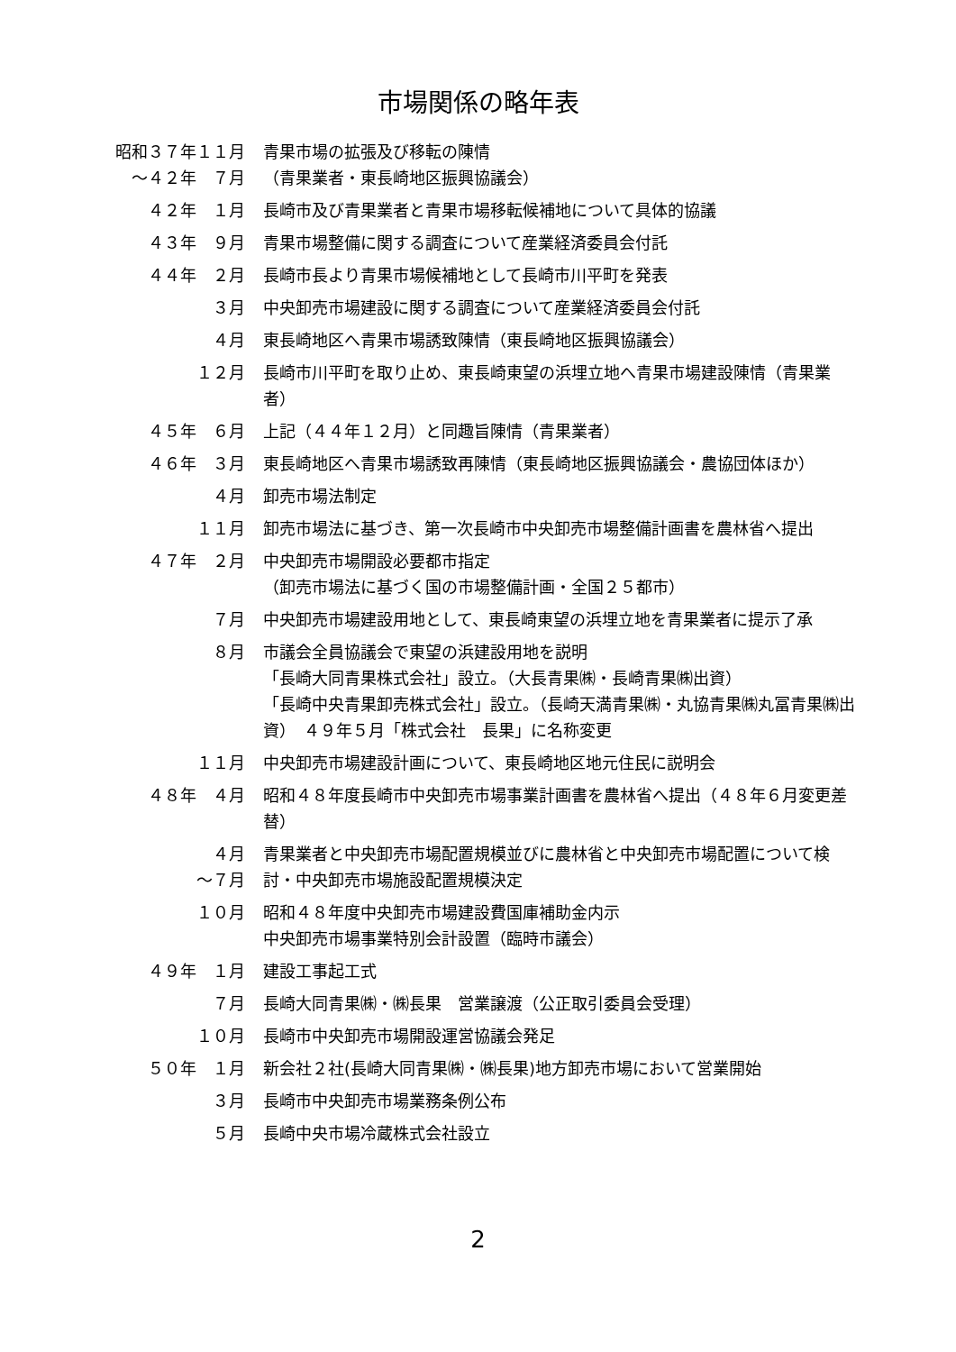市場関係の略年表
昭和３７年１１月 ～４２年　７月
青果市場の拡張及び移転の陳情
（青果業者・東長崎地区振興協議会）
４２年　１月
長崎市及び青果業者と青果市場移転候補地について具体的協議
４３年　９月
青果市場整備に関する調査について産業経済委員会付託
４４年　２月
長崎市長より青果市場候補地として長崎市川平町を発表
３月
中央卸売市場建設に関する調査について産業経済委員会付託
４月
東長崎地区へ青果市場誘致陳情（東長崎地区振興協議会）
１２月
長崎市川平町を取り止め、東長崎東望の浜埋立地へ青果市場建設陳情（青果業者）
４５年　６月
上記（４４年１２月）と同趣旨陳情（青果業者）
４６年　３月
東長崎地区へ青果市場誘致再陳情（東長崎地区振興協議会・農協団体ほか）
４月
卸売市場法制定
１１月
卸売市場法に基づき、第一次長崎市中央卸売市場整備計画書を農林省へ提出
４７年　２月
中央卸売市場開設必要都市指定
（卸売市場法に基づく国の市場整備計画・全国２５都市）
７月
中央卸売市場建設用地として、東長崎東望の浜埋立地を青果業者に提示了承
８月
市議会全員協議会で東望の浜建設用地を説明
「長崎大同青果株式会社」設立。（大長青果㈱・長崎青果㈱出資）
「長崎中央青果卸売株式会社」設立。（長崎天満青果㈱・丸協青果㈱丸冨青果㈱出資）　４９年５月「株式会社　長果」に名称変更
１１月
中央卸売市場建設計画について、東長崎地区地元住民に説明会
４８年　４月
昭和４８年度長崎市中央卸売市場事業計画書を農林省へ提出（４８年６月変更差替）
４月 ～７月
青果業者と中央卸売市場配置規模並びに農林省と中央卸売市場配置について検討・中央卸売市場施設配置規模決定
１０月
昭和４８年度中央卸売市場建設費国庫補助金内示
中央卸売市場事業特別会計設置（臨時市議会）
４９年　１月
建設工事起工式
７月
長崎大同青果㈱・㈱長果　営業譲渡（公正取引委員会受理）
１０月
長崎市中央卸売市場開設運営協議会発足
５０年　１月
新会社２社(長崎大同青果㈱・㈱長果)地方卸売市場において営業開始
３月
長崎市中央卸売市場業務条例公布
５月
長崎中央市場冷蔵株式会社設立
2